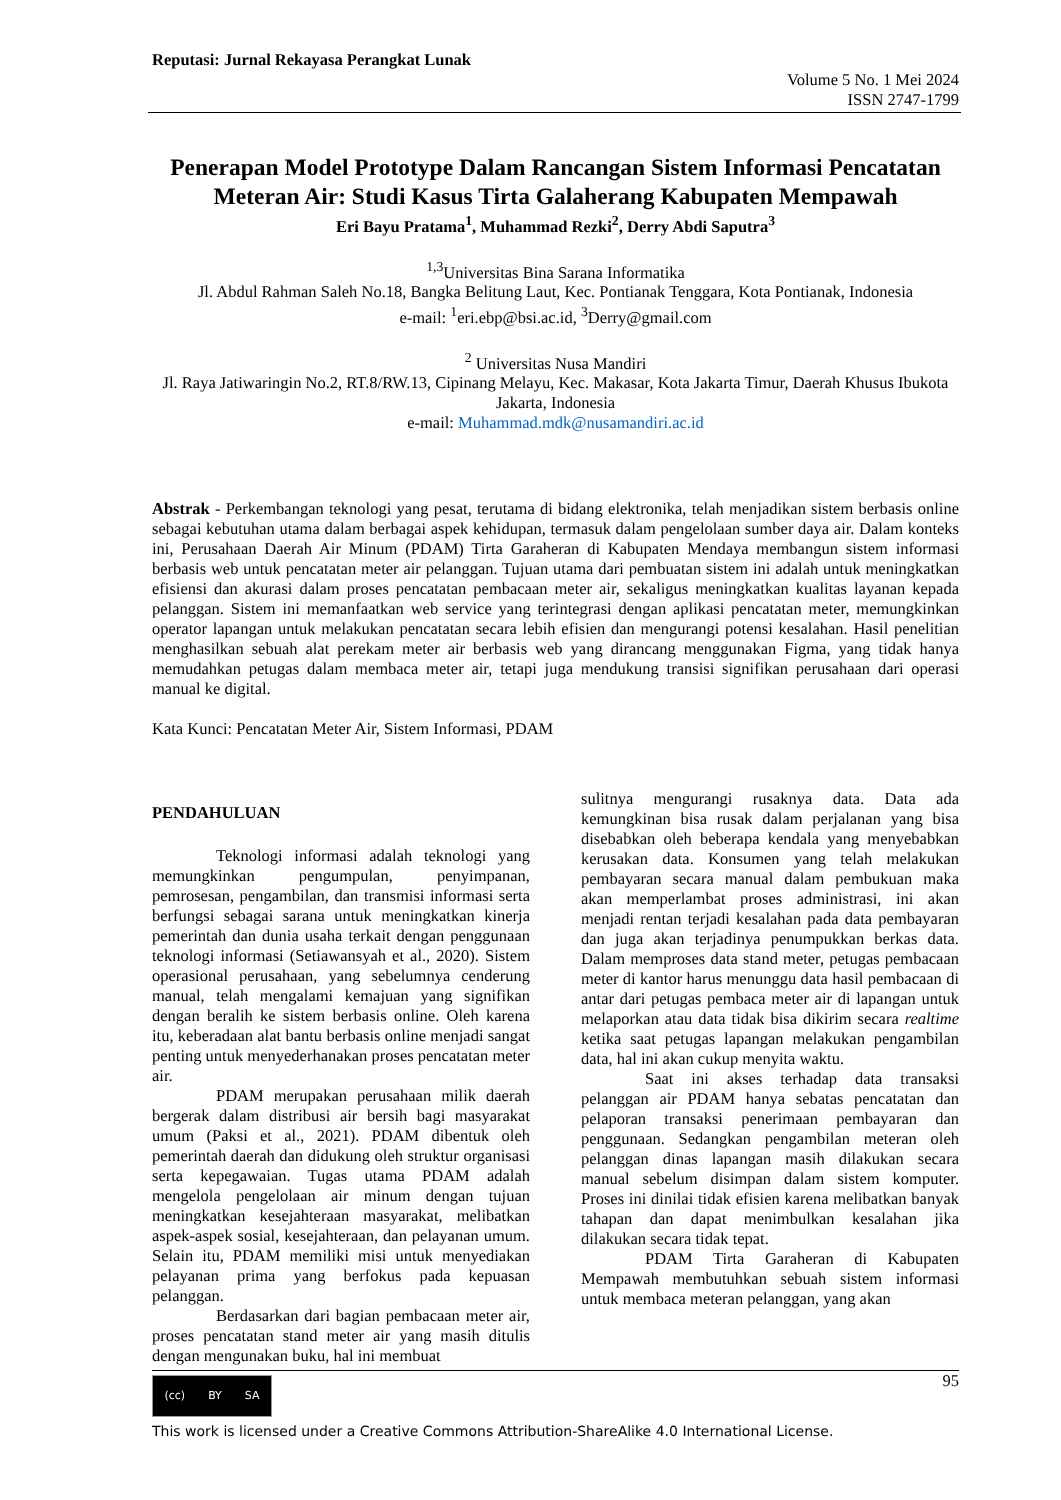Reputasi: Jurnal Rekayasa Perangkat Lunak
Volume 5 No. 1 Mei 2024
ISSN 2747-1799
Penerapan Model Prototype Dalam Rancangan Sistem Informasi Pencatatan Meteran Air: Studi Kasus Tirta Galaherang Kabupaten Mempawah
Eri Bayu Pratama<sup>1</sup>, Muhammad Rezki<sup>2</sup>, Derry Abdi Saputra<sup>3</sup>
<sup>1,3</sup>Universitas Bina Sarana Informatika
Jl. Abdul Rahman Saleh No.18, Bangka Belitung Laut, Kec. Pontianak Tenggara, Kota Pontianak, Indonesia
e-mail: <sup>1</sup>eri.ebp@bsi.ac.id, <sup>3</sup>Derry@gmail.com
<sup>2</sup> Universitas Nusa Mandiri
Jl. Raya Jatiwaringin No.2, RT.8/RW.13, Cipinang Melayu, Kec. Makasar, Kota Jakarta Timur, Daerah Khusus Ibukota Jakarta, Indonesia
e-mail: Muhammad.mdk@nusamandiri.ac.id
Abstrak - Perkembangan teknologi yang pesat, terutama di bidang elektronika, telah menjadikan sistem berbasis online sebagai kebutuhan utama dalam berbagai aspek kehidupan, termasuk dalam pengelolaan sumber daya air. Dalam konteks ini, Perusahaan Daerah Air Minum (PDAM) Tirta Garaheran di Kabupaten Mendaya membangun sistem informasi berbasis web untuk pencatatan meter air pelanggan. Tujuan utama dari pembuatan sistem ini adalah untuk meningkatkan efisiensi dan akurasi dalam proses pencatatan pembacaan meter air, sekaligus meningkatkan kualitas layanan kepada pelanggan. Sistem ini memanfaatkan web service yang terintegrasi dengan aplikasi pencatatan meter, memungkinkan operator lapangan untuk melakukan pencatatan secara lebih efisien dan mengurangi potensi kesalahan. Hasil penelitian menghasilkan sebuah alat perekam meter air berbasis web yang dirancang menggunakan Figma, yang tidak hanya memudahkan petugas dalam membaca meter air, tetapi juga mendukung transisi signifikan perusahaan dari operasi manual ke digital.
Kata Kunci: Pencatatan Meter Air, Sistem Informasi, PDAM
PENDAHULUAN
Teknologi informasi adalah teknologi yang memungkinkan pengumpulan, penyimpanan, pemrosesan, pengambilan, dan transmisi informasi serta berfungsi sebagai sarana untuk meningkatkan kinerja pemerintah dan dunia usaha terkait dengan penggunaan teknologi informasi (Setiawansyah et al., 2020). Sistem operasional perusahaan, yang sebelumnya cenderung manual, telah mengalami kemajuan yang signifikan dengan beralih ke sistem berbasis online. Oleh karena itu, keberadaan alat bantu berbasis online menjadi sangat penting untuk menyederhanakan proses pencatatan meter air.
PDAM merupakan perusahaan milik daerah bergerak dalam distribusi air bersih bagi masyarakat umum (Paksi et al., 2021). PDAM dibentuk oleh pemerintah daerah dan didukung oleh struktur organisasi serta kepegawaian. Tugas utama PDAM adalah mengelola pengelolaan air minum dengan tujuan meningkatkan kesejahteraan masyarakat, melibatkan aspek-aspek sosial, kesejahteraan, dan pelayanan umum. Selain itu, PDAM memiliki misi untuk menyediakan pelayanan prima yang berfokus pada kepuasan pelanggan.
Berdasarkan dari bagian pembacaan meter air, proses pencatatan stand meter air yang masih ditulis dengan mengunakan buku, hal ini membuat
sulitnya mengurangi rusaknya data. Data ada kemungkinan bisa rusak dalam perjalanan yang bisa disebabkan oleh beberapa kendala yang menyebabkan kerusakan data. Konsumen yang telah melakukan pembayaran secara manual dalam pembukuan maka akan memperlambat proses administrasi, ini akan menjadi rentan terjadi kesalahan pada data pembayaran dan juga akan terjadinya penumpukkan berkas data. Dalam memproses data stand meter, petugas pembacaan meter di kantor harus menunggu data hasil pembacaan di antar dari petugas pembaca meter air di lapangan untuk melaporkan atau data tidak bisa dikirim secara realtime ketika saat petugas lapangan melakukan pengambilan data, hal ini akan cukup menyita waktu.
Saat ini akses terhadap data transaksi pelanggan air PDAM hanya sebatas pencatatan dan pelaporan transaksi penerimaan pembayaran dan penggunaan. Sedangkan pengambilan meteran oleh pelanggan dinas lapangan masih dilakukan secara manual sebelum disimpan dalam sistem komputer. Proses ini dinilai tidak efisien karena melibatkan banyak tahapan dan dapat menimbulkan kesalahan jika dilakukan secara tidak tepat.
PDAM Tirta Garaheran di Kabupaten Mempawah membutuhkan sebuah sistem informasi untuk membaca meteran pelanggan, yang akan
(cc) BY SA
95
This work is licensed under a Creative Commons Attribution-ShareAlike 4.0 International License.